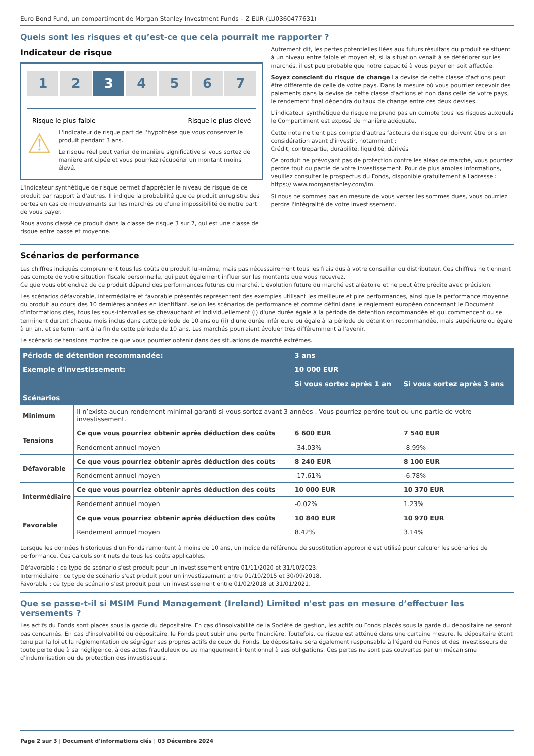Euro Bond Fund, un compartiment de Morgan Stanley Investment Funds – Z EUR (LU0360477631)
Quels sont les risques et qu’est-ce que cela pourrait me rapporter ?
Indicateur de risque
1 2 3 4 5 6 7
Risque le plus faible Risque le plus élevé
⚠
L'indicateur de risque part de l'hypothèse que vous conservez le produit pendant 3 ans.
Le risque réel peut varier de manière significative si vous sortez de manière anticipée et vous pourriez récupérer un montant moins élevé.
L'indicateur synthétique de risque permet d'apprécier le niveau de risque de ce produit par rapport à d'autres. Il indique la probabilité que ce produit enregistre des pertes en cas de mouvements sur les marchés ou d'une impossibilité de notre part de vous payer.
Nous avons classé ce produit dans la classe de risque 3 sur 7, qui est une classe de risque entre basse et moyenne.
Autrement dit, les pertes potentielles liées aux futurs résultats du produit se situent à un niveau entre faible et moyen et, si la situation venait à se détériorer sur les marchés, il est peu probable que notre capacité à vous payer en soit affectée.
Soyez conscient du risque de change La devise de cette classe d'actions peut être différente de celle de votre pays. Dans la mesure où vous pourriez recevoir des paiements dans la devise de cette classe d'actions et non dans celle de votre pays, le rendement final dépendra du taux de change entre ces deux devises.
L'indicateur synthétique de risque ne prend pas en compte tous les risques auxquels le Compartiment est exposé de manière adéquate.
Cette note ne tient pas compte d'autres facteurs de risque qui doivent être pris en considération avant d'investir, notamment :
Crédit, contrepartie, durabilité, liquidité, dérivés
Ce produit ne prévoyant pas de protection contre les aléas de marché, vous pourriez perdre tout ou partie de votre investissement. Pour de plus amples informations, veuillez consulter le prospectus du Fonds, disponible gratuitement à l'adresse : https:// www.morganstanley.com/im.
Si nous ne sommes pas en mesure de vous verser les sommes dues, vous pourriez perdre l'intégralité de votre investissement.
Scénarios de performance
Les chiffres indiqués comprennent tous les coûts du produit lui-même, mais pas nécessairement tous les frais dus à votre conseiller ou distributeur. Ces chiffres ne tiennent pas compte de votre situation fiscale personnelle, qui peut également influer sur les montants que vous recevrez.
Ce que vous obtiendrez de ce produit dépend des performances futures du marché. L'évolution future du marché est aléatoire et ne peut être prédite avec précision.
Les scénarios défavorable, intermédiaire et favorable présentés représentent des exemples utilisant les meilleure et pire performances, ainsi que la performance moyenne du produit au cours des 10 dernières années en identifiant, selon les scénarios de performance et comme défini dans le règlement européen concernant le Document d'informations clés, tous les sous-intervalles se chevauchant et individuellement (i) d'une durée égale à la période de détention recommandée et qui commencent ou se terminent durant chaque mois inclus dans cette période de 10 ans ou (ii) d'une durée inférieure ou égale à la période de détention recommandée, mais supérieure ou égale à un an, et se terminant à la fin de cette période de 10 ans. Les marchés pourraient évoluer très différemment à l'avenir.
Le scénario de tensions montre ce que vous pourriez obtenir dans des situations de marché extrêmes.
| Période de détention recommandée: | | 3 ans | |
| --- | --- | --- | --- |
| Exemple d'investissement: | | 10 000 EUR | |
| | | Si vous sortez après 1 an | Si vous sortez après 3 ans |
| Scénarios | | | |
| Minimum | Il n’existe aucun rendement minimal garanti si vous sortez avant 3 années . Vous pourriez perdre tout ou une partie de votre investissement. | | |
| Tensions | Ce que vous pourriez obtenir après déduction des coûts | 6 600 EUR | 7 540 EUR |
| | Rendement annuel moyen | -34.03% | -8.99% |
| Défavorable | Ce que vous pourriez obtenir après déduction des coûts | 8 240 EUR | 8 100 EUR |
| | Rendement annuel moyen | -17.61% | -6.78% |
| Intermédiaire | Ce que vous pourriez obtenir après déduction des coûts | 10 000 EUR | 10 370 EUR |
| | Rendement annuel moyen | -0.02% | 1.23% |
| Favorable | Ce que vous pourriez obtenir après déduction des coûts | 10 840 EUR | 10 970 EUR |
| | Rendement annuel moyen | 8.42% | 3.14% |
Lorsque les données historiques d'un Fonds remontent à moins de 10 ans, un indice de référence de substitution approprié est utilisé pour calculer les scénarios de performance. Ces calculs sont nets de tous les coûts applicables.
Défavorable : ce type de scénario s'est produit pour un investissement entre 01/11/2020 et 31/10/2023.
Intermédiaire : ce type de scénario s'est produit pour un investissement entre 01/10/2015 et 30/09/2018.
Favorable : ce type de scénario s'est produit pour un investissement entre 01/02/2018 et 31/01/2021.
Que se passe-t-il si MSIM Fund Management (Ireland) Limited n'est pas en mesure d’effectuer les versements ?
Les actifs du Fonds sont placés sous la garde du dépositaire. En cas d'insolvabilité de la Société de gestion, les actifs du Fonds placés sous la garde du dépositaire ne seront pas concernés. En cas d'insolvabilité du dépositaire, le Fonds peut subir une perte financière. Toutefois, ce risque est atténué dans une certaine mesure, le dépositaire étant tenu par la loi et la réglementation de ségréger ses propres actifs de ceux du Fonds. Le dépositaire sera également responsable à l'égard du Fonds et des investisseurs de toute perte due à sa négligence, à des actes frauduleux ou au manquement intentionnel à ses obligations. Ces pertes ne sont pas couvertes par un mécanisme d'indemnisation ou de protection des investisseurs.
Page 2 sur 3 | Document d'informations clés | 03 Décembre 2024